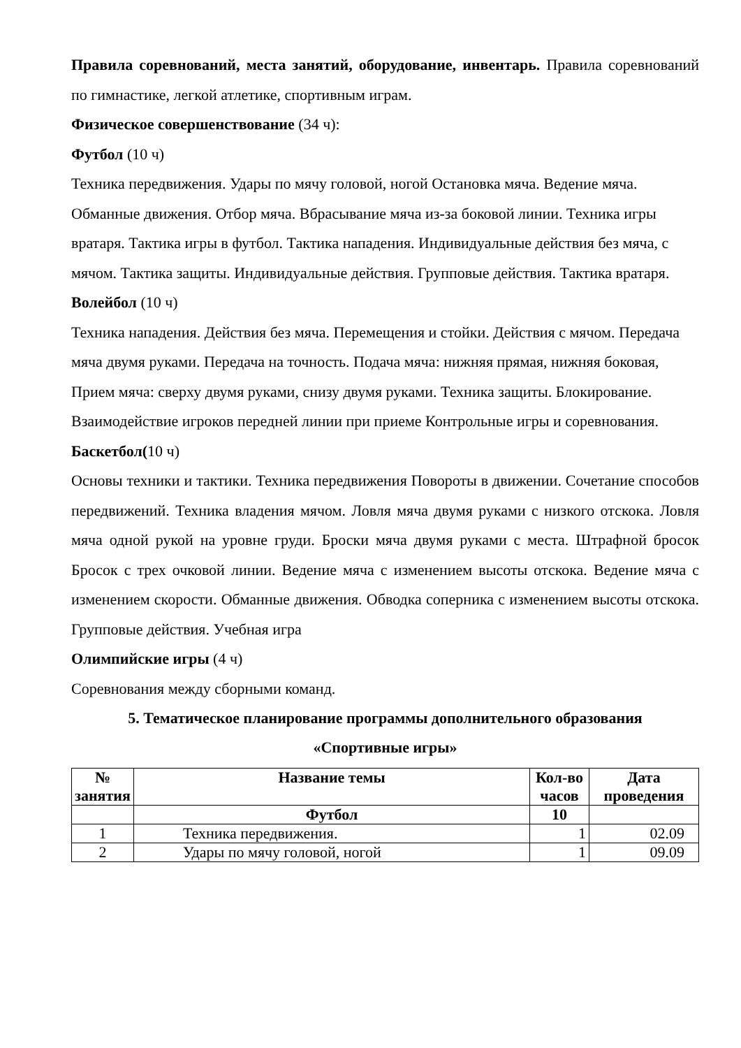Правила соревнований, места занятий, оборудование, инвентарь. Правила соревнований по гимнастике, легкой атлетике, спортивным играм.
Физическое совершенствование (34 ч):
Футбол (10 ч)
Техника передвижения. Удары по мячу головой, ногой Остановка мяча. Ведение мяча. Обманные движения. Отбор мяча. Вбрасывание мяча из-за боковой линии. Техника игры вратаря. Тактика игры в футбол. Тактика нападения. Индивидуальные действия без мяча, с мячом. Тактика защиты. Индивидуальные действия. Групповые действия. Тактика вратаря.
Волейбол (10 ч)
Техника нападения. Действия без мяча. Перемещения и стойки. Действия с мячом. Передача мяча двумя руками. Передача на точность. Подача мяча: нижняя прямая, нижняя боковая, Прием мяча: сверху двумя руками, снизу двумя руками. Техника защиты. Блокирование. Взаимодействие игроков передней линии при приеме Контрольные игры и соревнования.
Баскетбол(10 ч)
Основы техники и тактики. Техника передвижения Повороты в движении. Сочетание способов передвижений. Техника владения мячом. Ловля мяча двумя руками с низкого отскока. Ловля мяча одной рукой на уровне груди. Броски мяча двумя руками с места. Штрафной бросок Бросок с трех очковой линии. Ведение мяча с изменением высоты отскока. Ведение мяча с изменением скорости. Обманные движения. Обводка соперника с изменением высоты отскока. Групповые действия. Учебная игра
Олимпийские игры (4 ч)
Соревнования между сборными команд.
5. Тематическое планирование программы дополнительного образования
«Спортивные игры»
| № занятия | Название темы | Кол-во часов | Дата проведения |
| --- | --- | --- | --- |
| | Футбол | 10 | |
| 1 | Техника передвижения. | 1 | 02.09 |
| 2 | Удары по мячу головой, ногой | 1 | 09.09 |